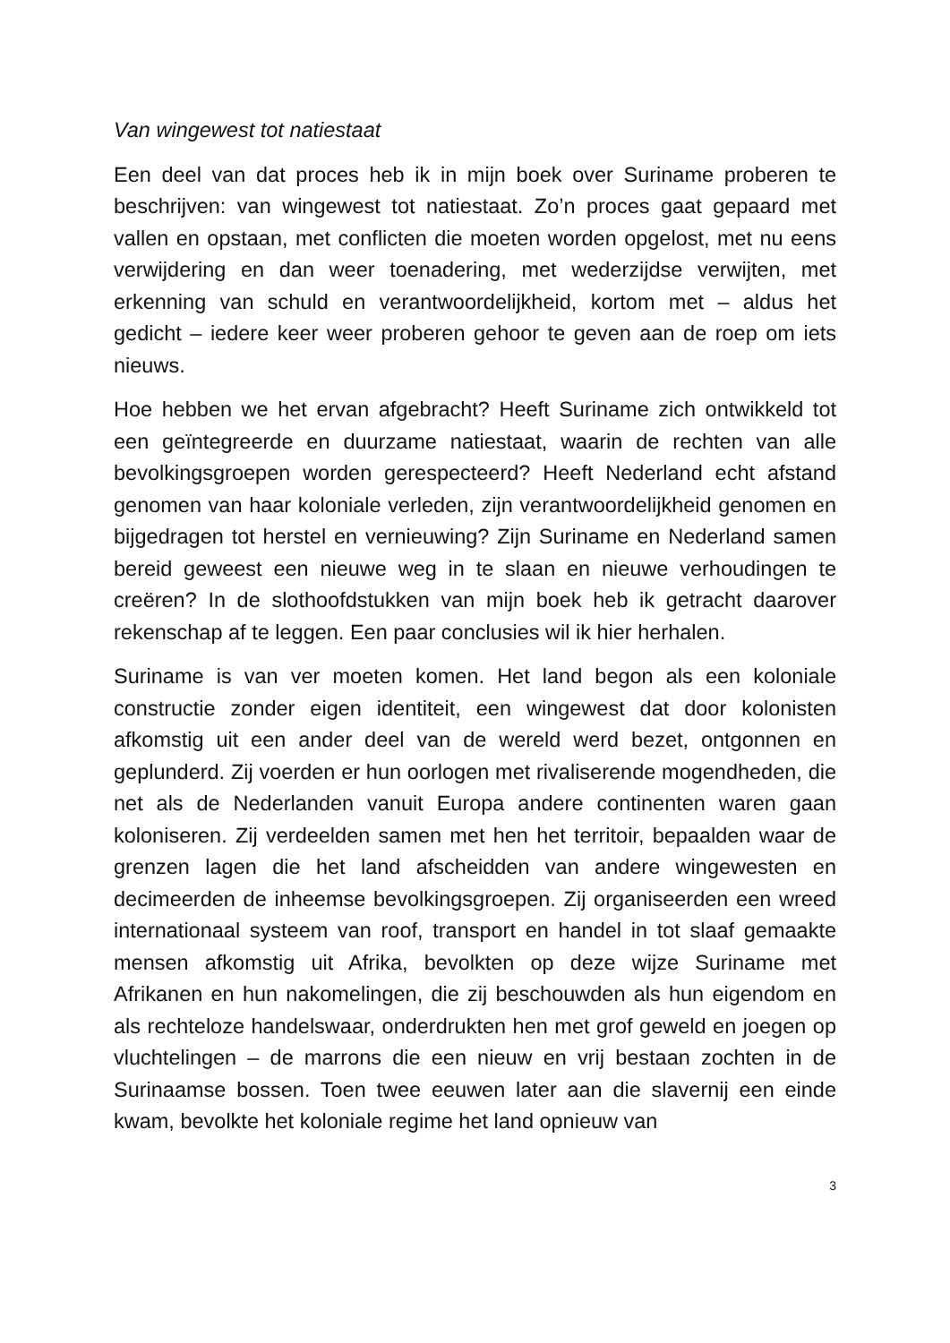Van wingewest tot natiestaat
Een deel van dat proces heb ik in mijn boek over Suriname proberen te beschrijven: van wingewest tot natiestaat. Zo’n proces gaat gepaard met vallen en opstaan, met conflicten die moeten worden opgelost, met nu eens verwijdering en dan weer toenadering, met wederzijdse verwijten, met erkenning van schuld en verantwoordelijkheid, kortom met – aldus het gedicht – iedere keer weer proberen gehoor te geven aan de roep om iets nieuws.
Hoe hebben we het ervan afgebracht? Heeft Suriname zich ontwikkeld tot een geïntegreerde en duurzame natiestaat, waarin de rechten van alle bevolkingsgroepen worden gerespecteerd? Heeft Nederland echt afstand genomen van haar koloniale verleden, zijn verantwoordelijkheid genomen en bijgedragen tot herstel en vernieuwing? Zijn Suriname en Nederland samen bereid geweest een nieuwe weg in te slaan en nieuwe verhoudingen te creëren? In de slothoofdstukken van mijn boek heb ik getracht daarover rekenschap af te leggen. Een paar conclusies wil ik hier herhalen.
Suriname is van ver moeten komen. Het land begon als een koloniale constructie zonder eigen identiteit, een wingewest dat door kolonisten afkomstig uit een ander deel van de wereld werd bezet, ontgonnen en geplunderd. Zij voerden er hun oorlogen met rivaliserende mogendheden, die net als de Nederlanden vanuit Europa andere continenten waren gaan koloniseren. Zij verdeelden samen met hen het territoir, bepaalden waar de grenzen lagen die het land afscheidden van andere wingewesten en decimeerden de inheemse bevolkingsgroepen. Zij organiseerden een wreed internationaal systeem van roof, transport en handel in tot slaaf gemaakte mensen afkomstig uit Afrika, bevolkten op deze wijze Suriname met Afrikanen en hun nakomelingen, die zij beschouwden als hun eigendom en als rechteloze handelswaar, onderdrukten hen met grof geweld en joegen op vluchtelingen – de marrons die een nieuw en vrij bestaan zochten in de Surinaamse bossen. Toen twee eeuwen later aan die slavernij een einde kwam, bevolkte het koloniale regime het land opnieuw van
3